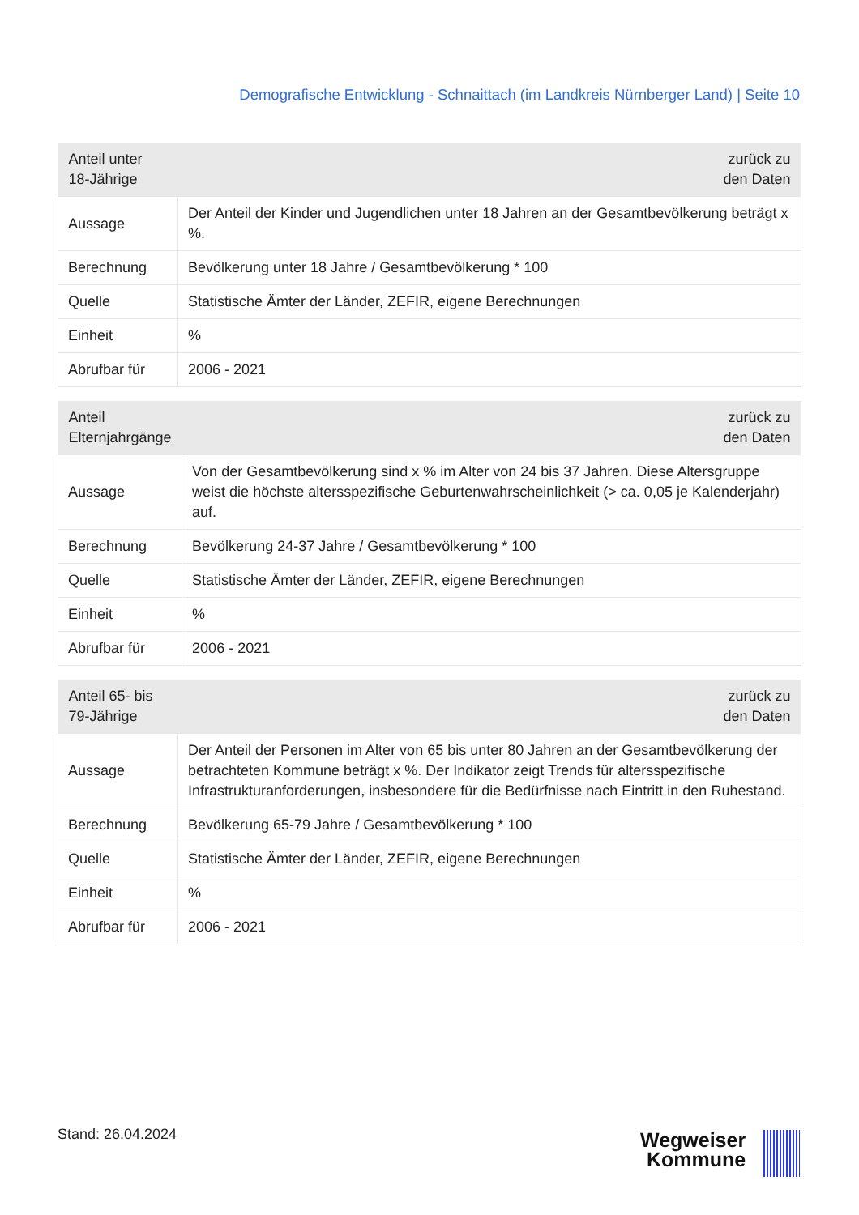Demografische Entwicklung - Schnaittach (im Landkreis Nürnberger Land) | Seite 10
| Anteil unter 18-Jährige | zurück zu den Daten |
| Aussage | Der Anteil der Kinder und Jugendlichen unter 18 Jahren an der Gesamtbevölkerung beträgt x %. |
| Berechnung | Bevölkerung unter 18 Jahre / Gesamtbevölkerung * 100 |
| Quelle | Statistische Ämter der Länder, ZEFIR, eigene Berechnungen |
| Einheit | % |
| Abrufbar für | 2006 - 2021 |
| Anteil Elternjahrgänge | zurück zu den Daten |
| Aussage | Von der Gesamtbevölkerung sind x % im Alter von 24 bis 37 Jahren. Diese Altersgruppe weist die höchste altersspezifische Geburtenwahrscheinlichkeit (> ca. 0,05 je Kalenderjahr) auf. |
| Berechnung | Bevölkerung 24-37 Jahre / Gesamtbevölkerung * 100 |
| Quelle | Statistische Ämter der Länder, ZEFIR, eigene Berechnungen |
| Einheit | % |
| Abrufbar für | 2006 - 2021 |
| Anteil 65- bis 79-Jährige | zurück zu den Daten |
| Aussage | Der Anteil der Personen im Alter von 65 bis unter 80 Jahren an der Gesamtbevölkerung der betrachteten Kommune beträgt x %. Der Indikator zeigt Trends für altersspezifische Infrastrukturanforderungen, insbesondere für die Bedürfnisse nach Eintritt in den Ruhestand. |
| Berechnung | Bevölkerung 65-79 Jahre / Gesamtbevölkerung * 100 |
| Quelle | Statistische Ämter der Länder, ZEFIR, eigene Berechnungen |
| Einheit | % |
| Abrufbar für | 2006 - 2021 |
Stand: 26.04.2024
Wegweiser
Kommune